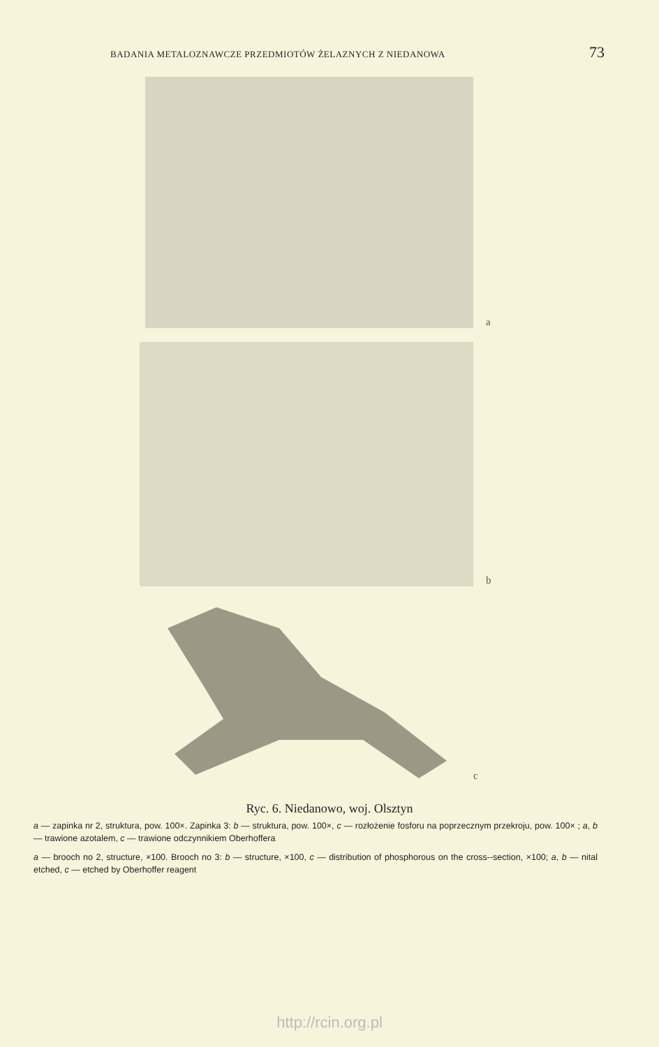BADANIA METALOZNAWCZE PRZEDMIOTÓW ŻELAZNYCH Z NIEDANOWA 73
a
b
c
Ryc. 6. Niedanowo, woj. Olsztyn
a — zapinka nr 2, struktura, pow. 100×. Zapinka 3: b — struktura, pow. 100×, c — rozłożenie fosforu na poprzecznym przekroju, pow. 100× ; a, b — trawione azotalem, c — trawione odczynnikiem Oberhoffera
a — brooch no 2, structure, ×100. Brooch no 3: b — structure, ×100, c — distribution of phosphorous on the cross--section, ×100; a, b — nital etched, c — etched by Oberhoffer reagent
http://rcin.org.pl